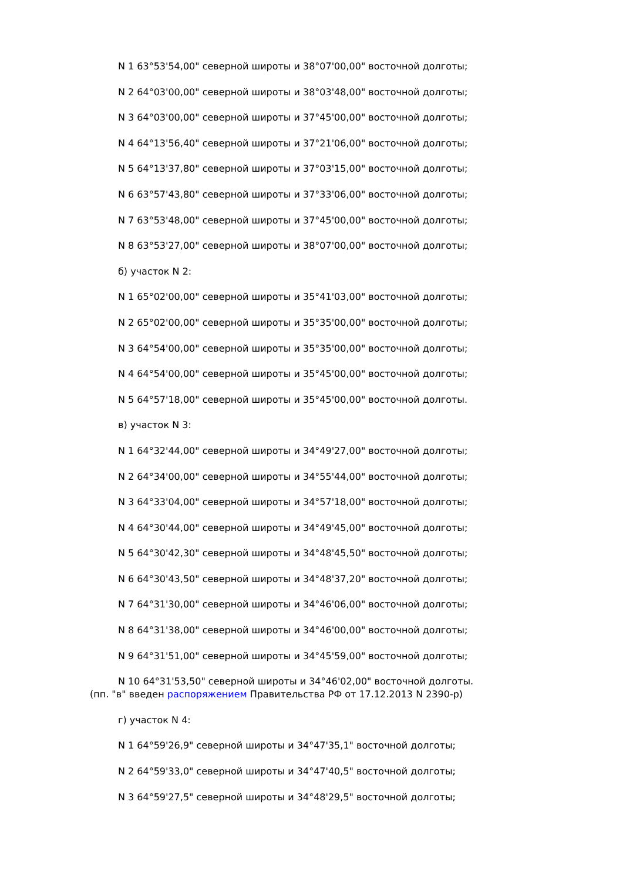N 1 63°53'54,00" северной широты и 38°07'00,00" восточной долготы;
N 2 64°03'00,00" северной широты и 38°03'48,00" восточной долготы;
N 3 64°03'00,00" северной широты и 37°45'00,00" восточной долготы;
N 4 64°13'56,40" северной широты и 37°21'06,00" восточной долготы;
N 5 64°13'37,80" северной широты и 37°03'15,00" восточной долготы;
N 6 63°57'43,80" северной широты и 37°33'06,00" восточной долготы;
N 7 63°53'48,00" северной широты и 37°45'00,00" восточной долготы;
N 8 63°53'27,00" северной широты и 38°07'00,00" восточной долготы;
б) участок N 2:
N 1 65°02'00,00" северной широты и 35°41'03,00" восточной долготы;
N 2 65°02'00,00" северной широты и 35°35'00,00" восточной долготы;
N 3 64°54'00,00" северной широты и 35°35'00,00" восточной долготы;
N 4 64°54'00,00" северной широты и 35°45'00,00" восточной долготы;
N 5 64°57'18,00" северной широты и 35°45'00,00" восточной долготы.
в) участок N 3:
N 1 64°32'44,00" северной широты и 34°49'27,00" восточной долготы;
N 2 64°34'00,00" северной широты и 34°55'44,00" восточной долготы;
N 3 64°33'04,00" северной широты и 34°57'18,00" восточной долготы;
N 4 64°30'44,00" северной широты и 34°49'45,00" восточной долготы;
N 5 64°30'42,30" северной широты и 34°48'45,50" восточной долготы;
N 6 64°30'43,50" северной широты и 34°48'37,20" восточной долготы;
N 7 64°31'30,00" северной широты и 34°46'06,00" восточной долготы;
N 8 64°31'38,00" северной широты и 34°46'00,00" восточной долготы;
N 9 64°31'51,00" северной широты и 34°45'59,00" восточной долготы;
N 10 64°31'53,50" северной широты и 34°46'02,00" восточной долготы.
(пп. "в" введен распоряжением Правительства РФ от 17.12.2013 N 2390-р)
г) участок N 4:
N 1 64°59'26,9" северной широты и 34°47'35,1" восточной долготы;
N 2 64°59'33,0" северной широты и 34°47'40,5" восточной долготы;
N 3 64°59'27,5" северной широты и 34°48'29,5" восточной долготы;